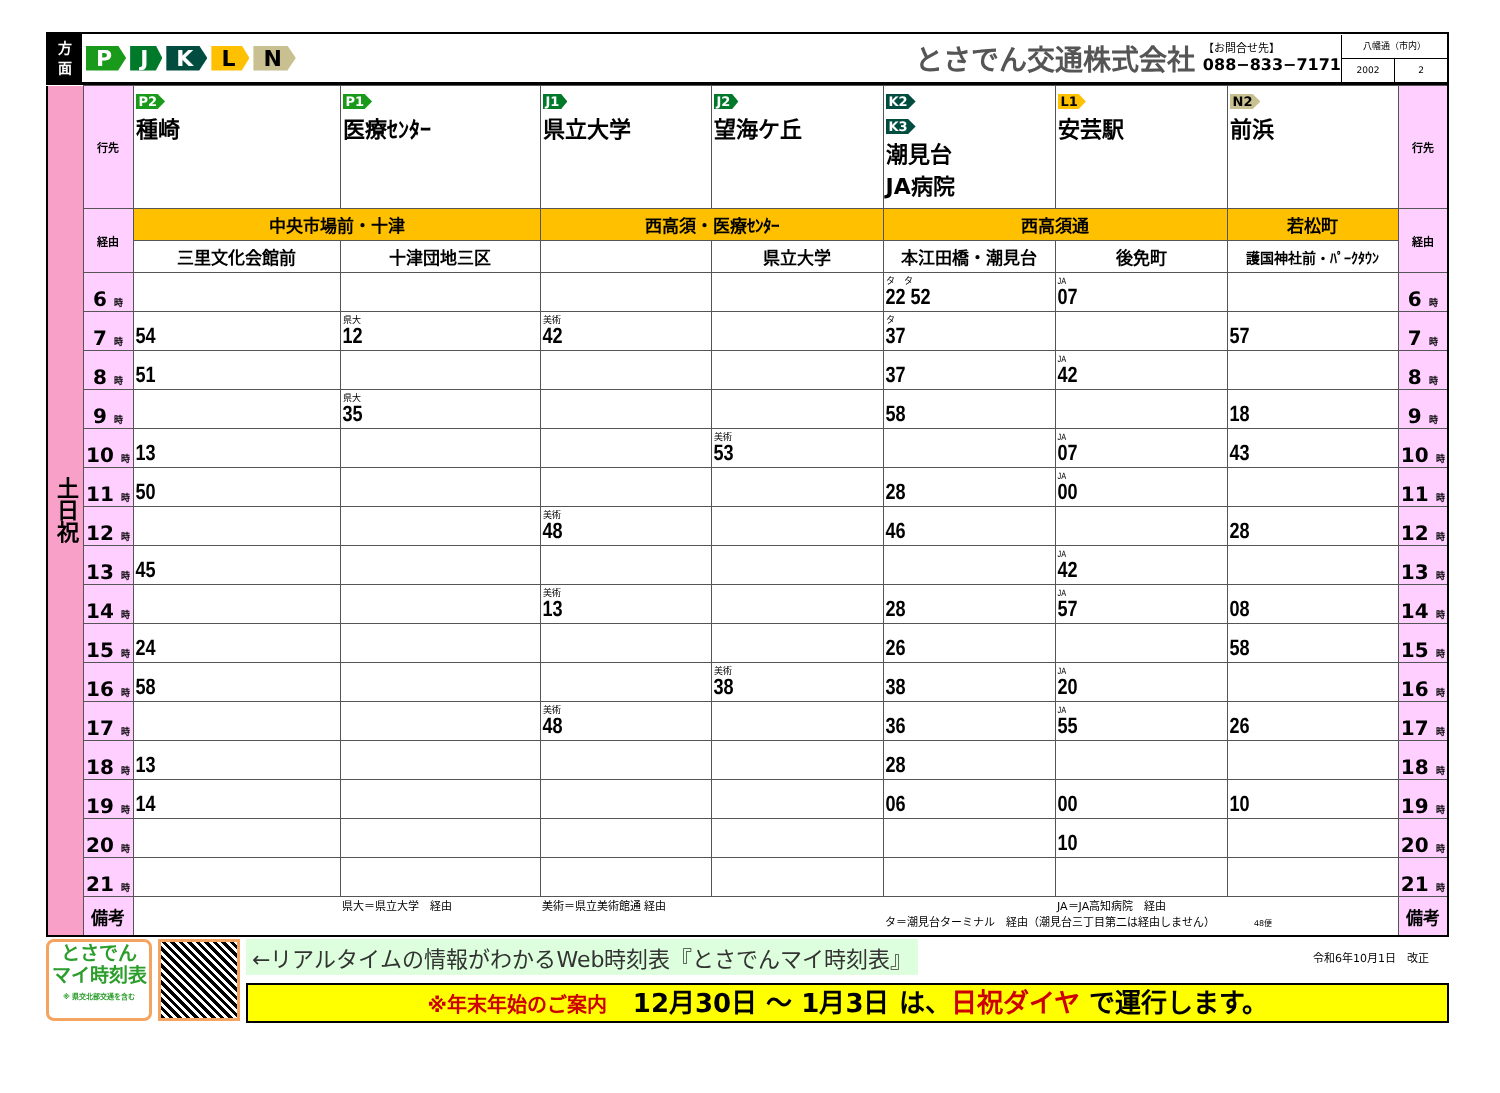方
面
PJKLN
とさでん交通株式会社
【お問合せ先】
088−833−7171
八幡通（市内）
2002 2
| 土日祝 | 行先 | P2 種崎 | P1 医療ｾﾝﾀｰ | J1 県立大学 | J2 望海ケ丘 | K2 K3 潮見台 JA病院 | L1 安芸駅 | N2 前浜 | 行先 |
| | 経由 | 中央市場前・十津 | | 西高須・医療ｾﾝﾀｰ | | 西高須通 | | 若松町 | 経由 |
| | | 三里文化会館前 | 十津団地三区 | | 県立大学 | 本江田橋・潮見台 | 後免町 | 護国神社前・ﾊﾟｰｸﾀｳﾝ | |
| | 6 時 | | | | | タ タ 22 52 | JA 07 | | 6 時 |
| | 7 時 | 54 | 県大 12 | 美術 42 | | タ 37 | | 57 | 7 時 |
| | 8 時 | 51 | | | | 37 | JA 42 | | 8 時 |
| | 9 時 | | 県大 35 | | | 58 | | 18 | 9 時 |
| | 10 時 | 13 | | | 美術 53 | | JA 07 | 43 | 10 時 |
| | 11 時 | 50 | | | | 28 | JA 00 | | 11 時 |
| | 12 時 | | | 美術 48 | | 46 | | 28 | 12 時 |
| | 13 時 | 45 | | | | | JA 42 | | 13 時 |
| | 14 時 | | | 美術 13 | | 28 | JA 57 | 08 | 14 時 |
| | 15 時 | 24 | | | | 26 | | 58 | 15 時 |
| | 16 時 | 58 | | | 美術 38 | 38 | JA 20 | | 16 時 |
| | 17 時 | | | 美術 48 | | 36 | JA 55 | 26 | 17 時 |
| | 18 時 | 13 | | | | 28 | | | 18 時 |
| | 19 時 | 14 | | | | 06 | 00 | 10 | 19 時 |
| | 20 時 | | | | | | 10 | | 20 時 |
| | 21 時 | | | | | | | | 21 時 |
| | 備考 | | 県大＝県立大学 経由 | 美術＝県立美術館通 経由 | | JA＝JA高知病院 経由 タ＝潮見台ターミナル 経由（潮見台三丁目第二は経由しません） 48便 | | | 備考 |
とさでん
マイ時刻表
※ 県交北部交通を含む
←リアルタイムの情報がわかるWeb時刻表『とさでんマイ時刻表』 令和6年10月1日　改正
※年末年始のご案内　12月30日 ～ 1月3日 は、日祝ダイヤ で運行します。